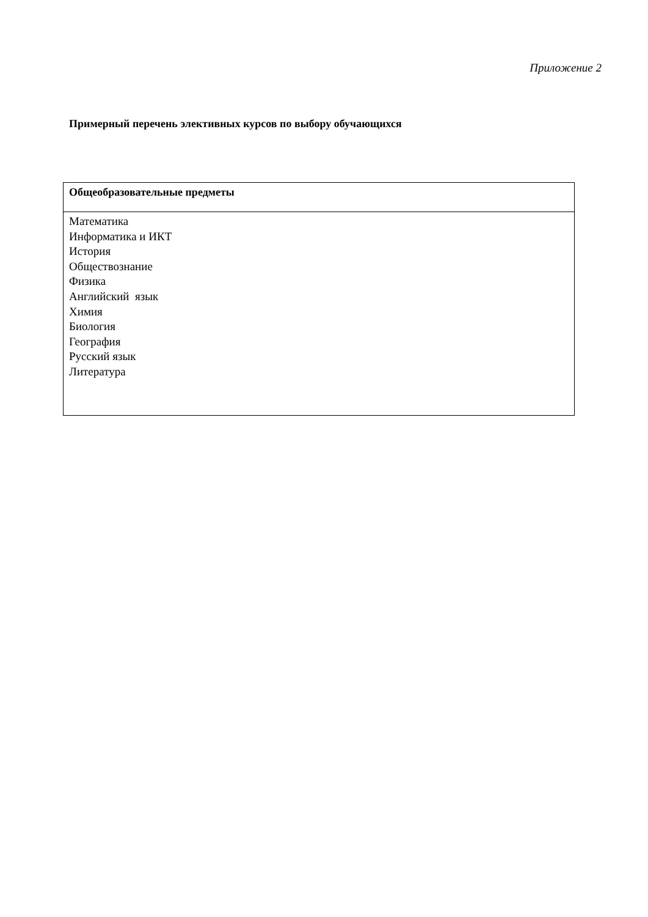Приложение 2
Примерный перечень элективных курсов по выбору обучающихся
| Общеобразовательные предметы |
| --- |
| Математика Информатика и ИКТ История Обществознание Физика Английский язык Химия Биология География Русский язык Литература |